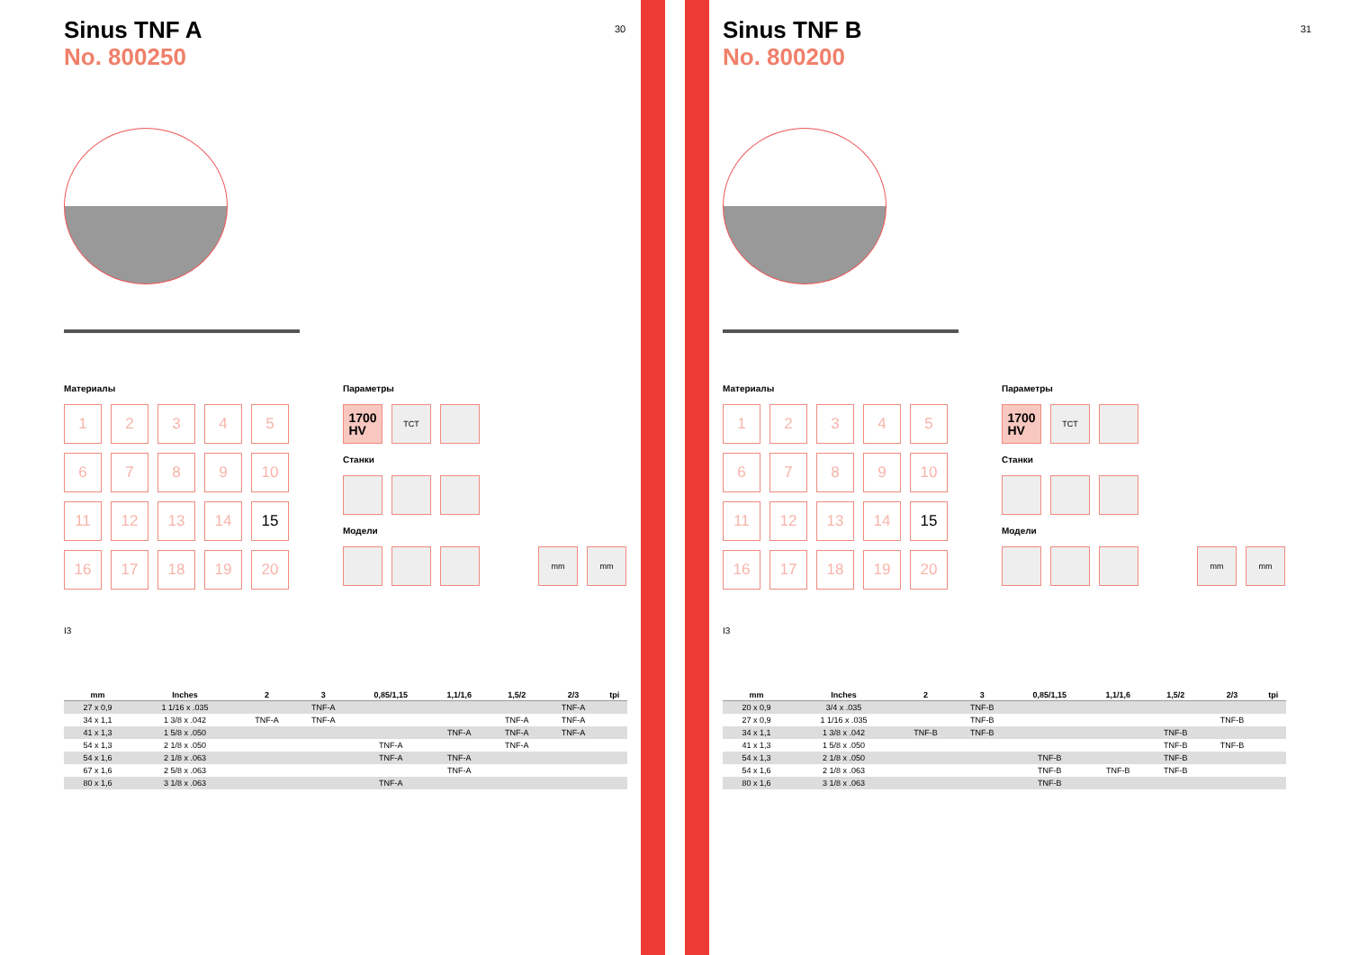30
Sinus TNF A
No. 800250
Материалы
1
2
3
4
5
6
7
8
9
10
11
12
13
14
15
16
17
18
19
20
I3
Параметры
1700
HV
TCT
Станки
Модели
mm mm
| mm | Inches | 2 | 3 | 0,85/1,15 | 1,1/1,6 | 1,5/2 | 2/3 | tpi |
| --- | --- | --- | --- | --- | --- | --- | --- | --- |
| 27 x 0,9 | 1 1/16 x .035 | | TNF-A | | | | TNF-A | |
| 34 x 1,1 | 1 3/8 x .042 | TNF-A | TNF-A | | | TNF-A | TNF-A | |
| 41 x 1,3 | 1 5/8 x .050 | | | | TNF-A | TNF-A | TNF-A | |
| 54 x 1,3 | 2 1/8 x .050 | | | TNF-A | | TNF-A | | |
| 54 x 1,6 | 2 1/8 x .063 | | | TNF-A | TNF-A | | | |
| 67 x 1,6 | 2 5/8 x .063 | | | | TNF-A | | | |
| 80 x 1,6 | 3 1/8 x .063 | | | TNF-A | | | | |
31
Sinus TNF B
No. 800200
Материалы
1
2
3
4
5
6
7
8
9
10
11
12
13
14
15
16
17
18
19
20
I3
Параметры
1700
HV
TCT
Станки
Модели
mm mm
| mm | Inches | 2 | 3 | 0,85/1,15 | 1,1/1,6 | 1,5/2 | 2/3 | tpi |
| --- | --- | --- | --- | --- | --- | --- | --- | --- |
| 20 x 0,9 | 3/4 x .035 | | TNF-B | | | | | |
| 27 x 0,9 | 1 1/16 x .035 | | TNF-B | | | | TNF-B | |
| 34 x 1,1 | 1 3/8 x .042 | TNF-B | TNF-B | | | TNF-B | | |
| 41 x 1,3 | 1 5/8 x .050 | | | | | TNF-B | TNF-B | |
| 54 x 1,3 | 2 1/8 x .050 | | | TNF-B | | TNF-B | | |
| 54 x 1,6 | 2 1/8 x .063 | | | TNF-B | TNF-B | TNF-B | | |
| 80 x 1,6 | 3 1/8 x .063 | | | TNF-B | | | | |